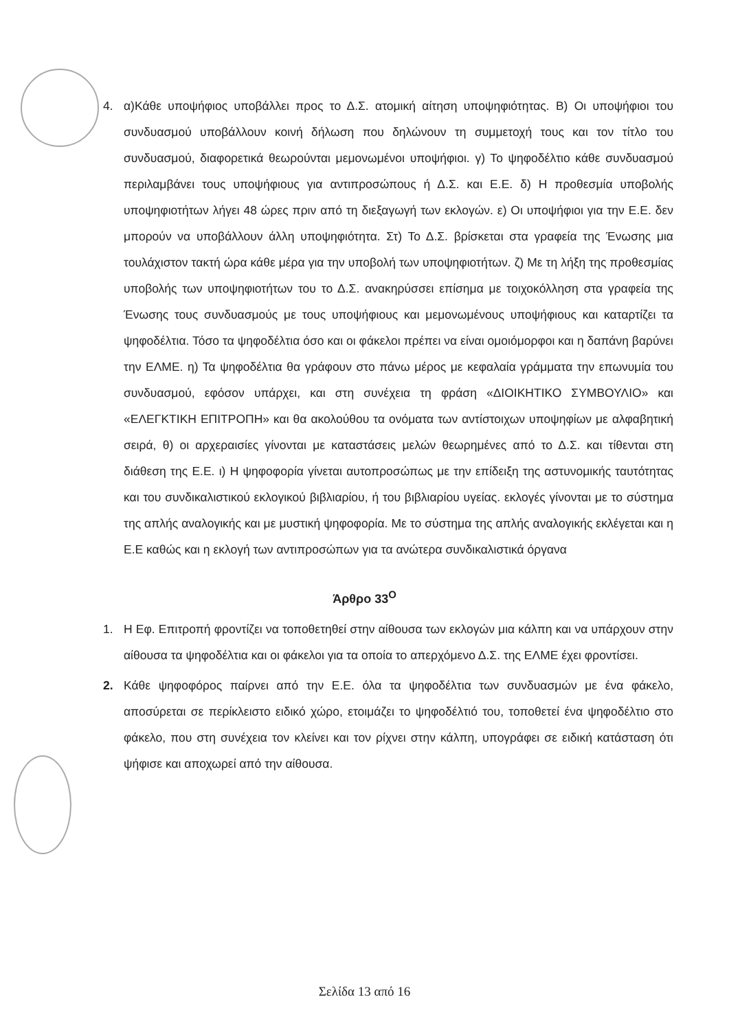4. α)Κάθε υποψήφιος υποβάλλει προς το Δ.Σ. ατομική αίτηση υποψηφιότητας. Β) Οι υποψήφιοι του συνδυασμού υποβάλλουν κοινή δήλωση που δηλώνουν τη συμμετοχή τους και τον τίτλο του συνδυασμού, διαφορετικά θεωρούνται μεμονωμένοι υποψήφιοι. γ) Το ψηφοδέλτιο κάθε συνδυασμού περιλαμβάνει τους υποψήφιους για αντιπροσώπους ή Δ.Σ. και Ε.Ε. δ) Η προθεσμία υποβολής υποψηφιοτήτων λήγει 48 ώρες πριν από τη διεξαγωγή των εκλογών. ε) Οι υποψήφιοι για την Ε.Ε. δεν μπορούν να υποβάλλουν άλλη υποψηφιότητα. Στ) Το Δ.Σ. βρίσκεται στα γραφεία της Ένωσης μια τουλάχιστον τακτή ώρα κάθε μέρα για την υποβολή των υποψηφιοτήτων. ζ) Με τη λήξη της προθεσμίας υποβολής των υποψηφιοτήτων του το Δ.Σ. ανακηρύσσει επίσημα με τοιχοκόλληση στα γραφεία της Ένωσης τους συνδυασμούς με τους υποψήφιους και μεμονωμένους υποψήφιους και καταρτίζει τα ψηφοδέλτια. Τόσο τα ψηφοδέλτια όσο και οι φάκελοι πρέπει να είναι ομοιόμορφοι και η δαπάνη βαρύνει την ΕΛΜΕ. η) Τα ψηφοδέλτια θα γράφουν στο πάνω μέρος με κεφαλαία γράμματα την επωνυμία του συνδυασμού, εφόσον υπάρχει, και στη συνέχεια τη φράση «ΔΙΟΙΚΗΤΙΚΟ ΣΥΜΒΟΥΛΙΟ» και «ΕΛΕΓΚΤΙΚΗ ΕΠΙΤΡΟΠΗ» και θα ακολούθου τα ονόματα των αντίστοιχων υποψηφίων με αλφαβητική σειρά, θ) οι αρχεραισίες γίνονται με καταστάσεις μελών θεωρημένες από το Δ.Σ. και τίθενται στη διάθεση της Ε.Ε. ι) Η ψηφοφορία γίνεται αυτοπροσώπως με την επίδειξη της αστυνομικής ταυτότητας και του συνδικαλιστικού εκλογικού βιβλιαρίου, ή του βιβλιαρίου υγείας. εκλογές γίνονται με το σύστημα της απλής αναλογικής και με μυστική ψηφοφορία. Με το σύστημα της απλής αναλογικής εκλέγεται και η Ε.Ε καθώς και η εκλογή των αντιπροσώπων για τα ανώτερα συνδικαλιστικά όργανα
Άρθρο 33<sup>Ο</sup>
1. Η Εφ. Επιτροπή φροντίζει να τοποθετηθεί στην αίθουσα των εκλογών μια κάλπη και να υπάρχουν στην αίθουσα τα ψηφοδέλτια και οι φάκελοι για τα οποία το απερχόμενο Δ.Σ. της ΕΛΜΕ έχει φροντίσει.
2. Κάθε ψηφοφόρος παίρνει από την Ε.Ε. όλα τα ψηφοδέλτια των συνδυασμών με ένα φάκελο, αποσύρεται σε περίκλειστο ειδικό χώρο, ετοιμάζει το ψηφοδέλτιό του, τοποθετεί ένα ψηφοδέλτιο στο φάκελο, που στη συνέχεια τον κλείνει και τον ρίχνει στην κάλπη, υπογράφει σε ειδική κατάσταση ότι ψήφισε και αποχωρεί από την αίθουσα.
Σελίδα 13 από 16